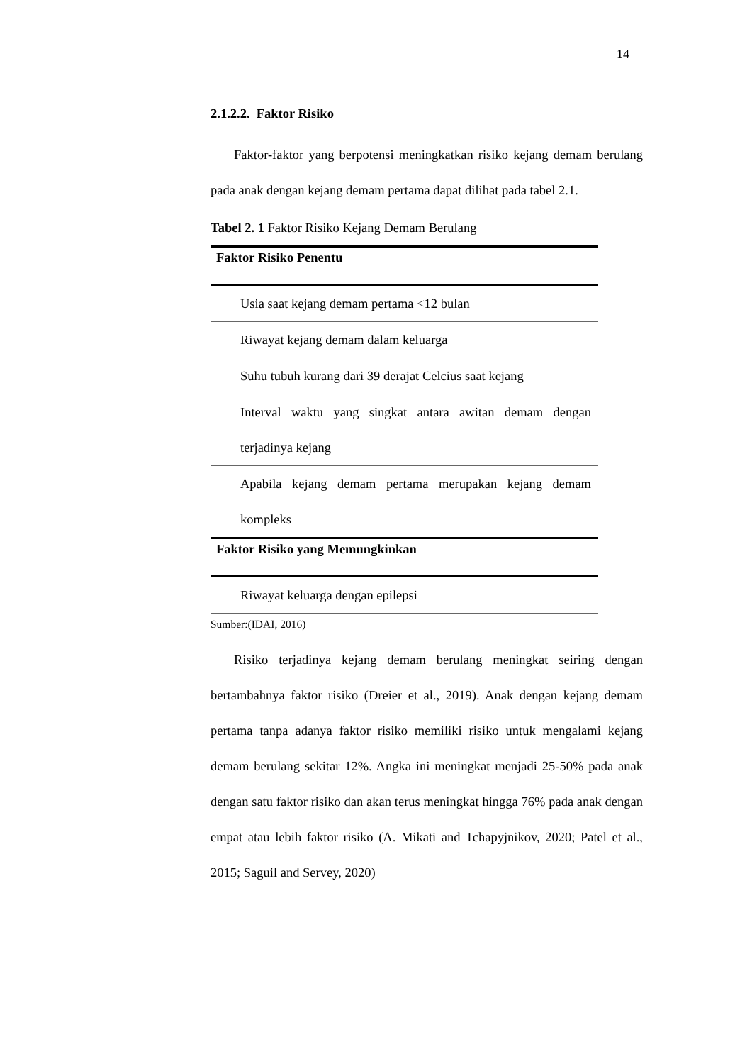14
2.1.2.2. Faktor Risiko
Faktor-faktor yang berpotensi meningkatkan risiko kejang demam berulang pada anak dengan kejang demam pertama dapat dilihat pada tabel 2.1.
Tabel 2. 1 Faktor Risiko Kejang Demam Berulang
| Faktor Risiko Penentu |
| --- |
| Usia saat kejang demam pertama <12 bulan |
| Riwayat kejang demam dalam keluarga |
| Suhu tubuh kurang dari 39 derajat Celcius saat kejang |
| Interval waktu yang singkat antara awitan demam dengan terjadinya kejang |
| Apabila kejang demam pertama merupakan kejang demam kompleks |
| Faktor Risiko yang Memungkinkan |
| Riwayat keluarga dengan epilepsi |
Sumber:(IDAI, 2016)
Risiko terjadinya kejang demam berulang meningkat seiring dengan bertambahnya faktor risiko (Dreier et al., 2019). Anak dengan kejang demam pertama tanpa adanya faktor risiko memiliki risiko untuk mengalami kejang demam berulang sekitar 12%. Angka ini meningkat menjadi 25-50% pada anak dengan satu faktor risiko dan akan terus meningkat hingga 76% pada anak dengan empat atau lebih faktor risiko (A. Mikati and Tchapyjnikov, 2020; Patel et al., 2015; Saguil and Servey, 2020)